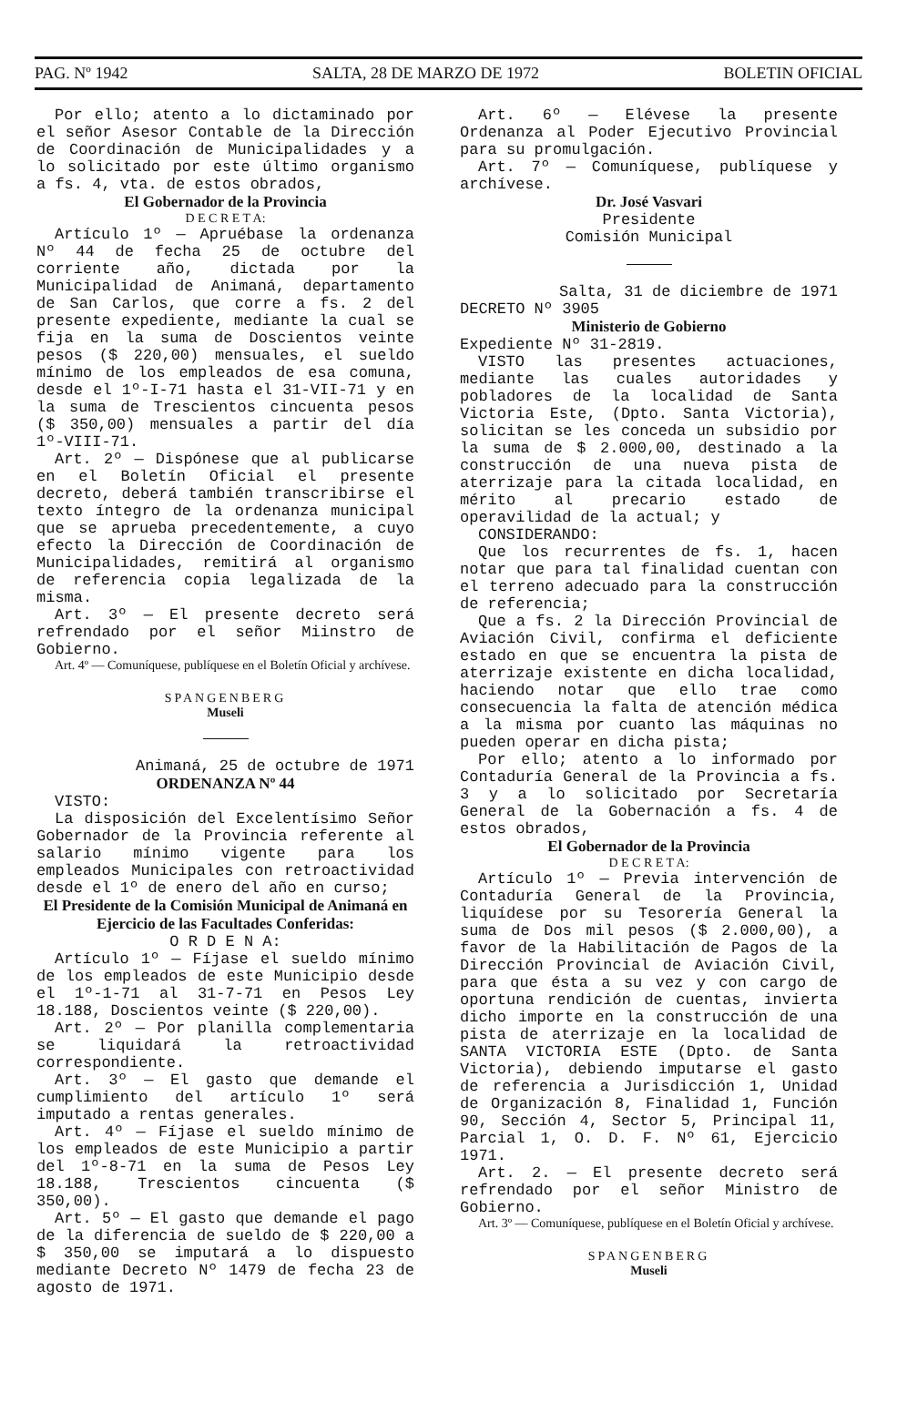PAG. Nº 1942 SALTA, 28 DE MARZO DE 1972 BOLETIN OFICIAL
Por ello; atento a lo dictaminado por el señor Asesor Contable de la Dirección de Coordinación de Municipalidades y a lo solicitado por este último organismo a fs. 4, vta. de estos obrados,
El Gobernador de la Provincia
D E C R E T A:
Artículo 1º — Apruébase la ordenanza Nº 44 de fecha 25 de octubre del corriente año, dictada por la Municipalidad de Animaná, departamento de San Carlos, que corre a fs. 2 del presente expediente, mediante la cual se fija en la suma de Doscientos veinte pesos ($ 220,00) mensuales, el sueldo mínimo de los empleados de esa comuna, desde el 1º-I-71 hasta el 31-VII-71 y en la suma de Trescientos cincuenta pesos ($ 350,00) mensuales a partir del día 1º-VIII-71.
Art. 2º — Dispónese que al publicarse en el Boletín Oficial el presente decreto, deberá también transcribirse el texto íntegro de la ordenanza municipal que se aprueba precedentemente, a cuyo efecto la Dirección de Coordinación de Municipalidades, remitirá al organismo de referencia copia legalizada de la misma.
Art. 3º — El presente decreto será refrendado por el señor Miinstro de Gobierno.
Art. 4º — Comuníquese, publíquese en el Boletín Oficial y archívese.
SPANGENBERG
Museli
Animaná, 25 de octubre de 1971
ORDENANZA Nº 44
VISTO:
La disposición del Excelentísimo Señor Gobernador de la Provincia referente al salario mínimo vigente para los empleados Municipales con retroactividad desde el 1º de enero del año en curso;
El Presidente de la Comisión Municipal de Animaná en Ejercicio de las Facultades Conferidas:
O R D E N A:
Artículo 1º — Fíjase el sueldo mínimo de los empleados de este Municipio desde el 1º-1-71 al 31-7-71 en Pesos Ley 18.188, Doscientos veinte ($ 220,00).
Art. 2º — Por planilla complementaria se liquidará la retroactividad correspondiente.
Art. 3º — El gasto que demande el cumplimiento del artículo 1º será imputado a rentas generales.
Art. 4º — Fíjase el sueldo mínimo de los empleados de este Municipio a partir del 1º-8-71 en la suma de Pesos Ley 18.188, Trescientos cincuenta ($ 350,00).
Art. 5º — El gasto que demande el pago de la diferencia de sueldo de $ 220,00 a $ 350,00 se imputará a lo dispuesto mediante Decreto Nº 1479 de fecha 23 de agosto de 1971.
Art. 6º — Elévese la presente Ordenanza al Poder Ejecutivo Provincial para su promulgación.
Art. 7º — Comuníquese, publíquese y archívese.
Dr. José Vasvari
Presidente
Comisión Municipal
Salta, 31 de diciembre de 1971
DECRETO Nº 3905
Ministerio de Gobierno
Expediente Nº 31-2819.
VISTO las presentes actuaciones, mediante las cuales autoridades y pobladores de la localidad de Santa Victoria Este, (Dpto. Santa Victoria), solicitan se les conceda un subsidio por la suma de $ 2.000,00, destinado a la construcción de una nueva pista de aterrizaje para la citada localidad, en mérito al precario estado de operavilidad de la actual; y
CONSIDERANDO:
Que los recurrentes de fs. 1, hacen notar que para tal finalidad cuentan con el terreno adecuado para la construcción de referencia;
Que a fs. 2 la Dirección Provincial de Aviación Civil, confirma el deficiente estado en que se encuentra la pista de aterrizaje existente en dicha localidad, haciendo notar que ello trae como consecuencia la falta de atención médica a la misma por cuanto las máquinas no pueden operar en dicha pista;
Por ello; atento a lo informado por Contaduría General de la Provincia a fs. 3 y a lo solicitado por Secretaría General de la Gobernación a fs. 4 de estos obrados,
El Gobernador de la Provincia
D E C R E T A:
Artículo 1º — Previa intervención de Contaduría General de la Provincia, liquídese por su Tesorería General la suma de Dos mil pesos ($ 2.000,00), a favor de la Habilitación de Pagos de la Dirección Provincial de Aviación Civil, para que ésta a su vez y con cargo de oportuna rendición de cuentas, invierta dicho importe en la construcción de una pista de aterrizaje en la localidad de SANTA VICTORIA ESTE (Dpto. de Santa Victoria), debiendo imputarse el gasto de referencia a Jurisdicción 1, Unidad de Organización 8, Finalidad 1, Función 90, Sección 4, Sector 5, Principal 11, Parcial 1, O. D. F. Nº 61, Ejercicio 1971.
Art. 2. — El presente decreto será refrendado por el señor Ministro de Gobierno.
Art. 3º — Comuníquese, publíquese en el Boletín Oficial y archívese.
SPANGENBERG
Museli